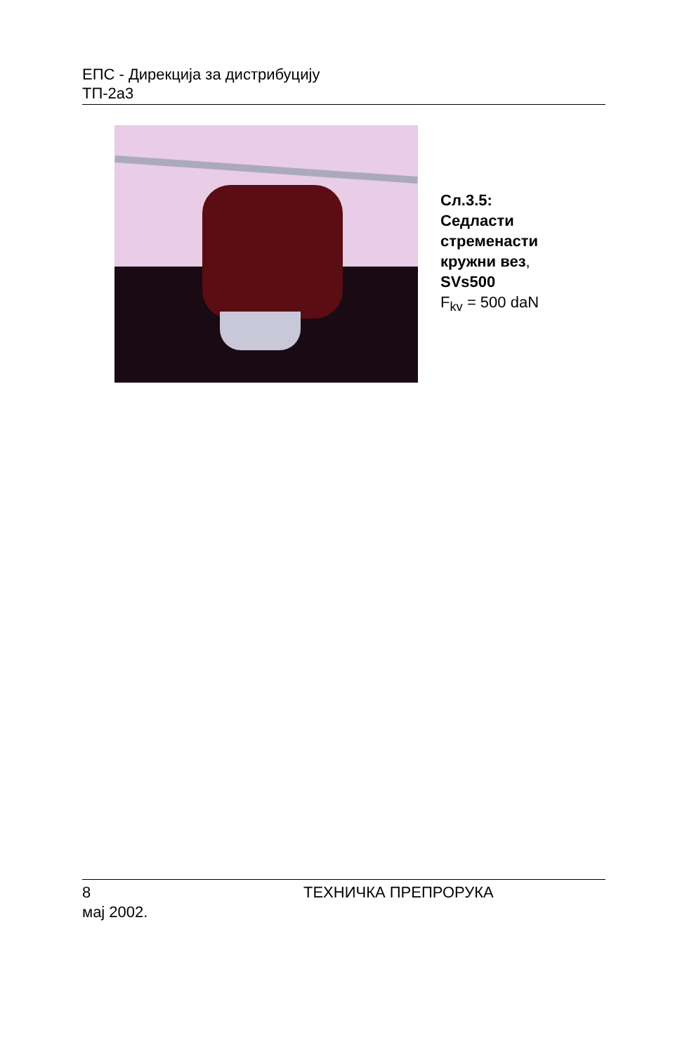ЕПС - Дирекција за дистрибуцију
ТП-2а3
Сл.3.5:
Седласти
стременасти
кружни вез,
SVs500
F<sub>kv</sub> = 500 daN
8 ТЕХНИЧКА ПРЕПРОРУКА
мај 2002.